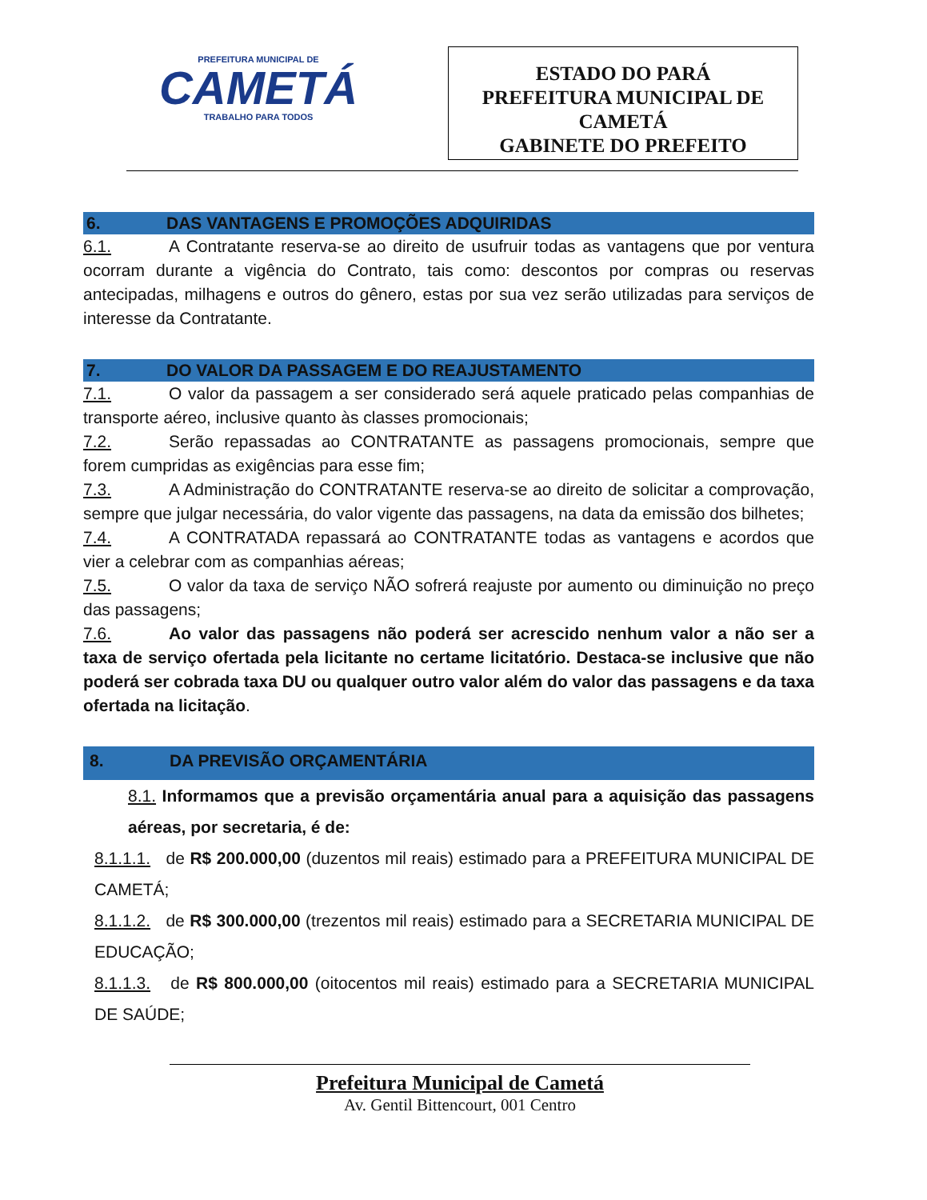PREFEITURA MUNICIPAL DE
CAMETÁ
TRABALHO PARA TODOS
ESTADO DO PARÁ
PREFEITURA MUNICIPAL DE CAMETÁ
GABINETE DO PREFEITO
6. DAS VANTAGENS E PROMOÇÕES ADQUIRIDAS
6.1. A Contratante reserva-se ao direito de usufruir todas as vantagens que por ventura ocorram durante a vigência do Contrato, tais como: descontos por compras ou reservas antecipadas, milhagens e outros do gênero, estas por sua vez serão utilizadas para serviços de interesse da Contratante.
7. DO VALOR DA PASSAGEM E DO REAJUSTAMENTO
7.1. O valor da passagem a ser considerado será aquele praticado pelas companhias de transporte aéreo, inclusive quanto às classes promocionais;
7.2. Serão repassadas ao CONTRATANTE as passagens promocionais, sempre que forem cumpridas as exigências para esse fim;
7.3. A Administração do CONTRATANTE reserva-se ao direito de solicitar a comprovação, sempre que julgar necessária, do valor vigente das passagens, na data da emissão dos bilhetes;
7.4. A CONTRATADA repassará ao CONTRATANTE todas as vantagens e acordos que vier a celebrar com as companhias aéreas;
7.5. O valor da taxa de serviço NÃO sofrerá reajuste por aumento ou diminuição no preço das passagens;
7.6. Ao valor das passagens não poderá ser acrescido nenhum valor a não ser a taxa de serviço ofertada pela licitante no certame licitatório. Destaca-se inclusive que não poderá ser cobrada taxa DU ou qualquer outro valor além do valor das passagens e da taxa ofertada na licitação.
8. DA PREVISÃO ORÇAMENTÁRIA
8.1. Informamos que a previsão orçamentária anual para a aquisição das passagens aéreas, por secretaria, é de:
8.1.1.1. de R$ 200.000,00 (duzentos mil reais) estimado para a PREFEITURA MUNICIPAL DE CAMETÁ;
8.1.1.2. de R$ 300.000,00 (trezentos mil reais) estimado para a SECRETARIA MUNICIPAL DE EDUCAÇÃO;
8.1.1.3. de R$ 800.000,00 (oitocentos mil reais) estimado para a SECRETARIA MUNICIPAL DE SAÚDE;
Prefeitura Municipal de Cametá
Av. Gentil Bittencourt, 001 Centro